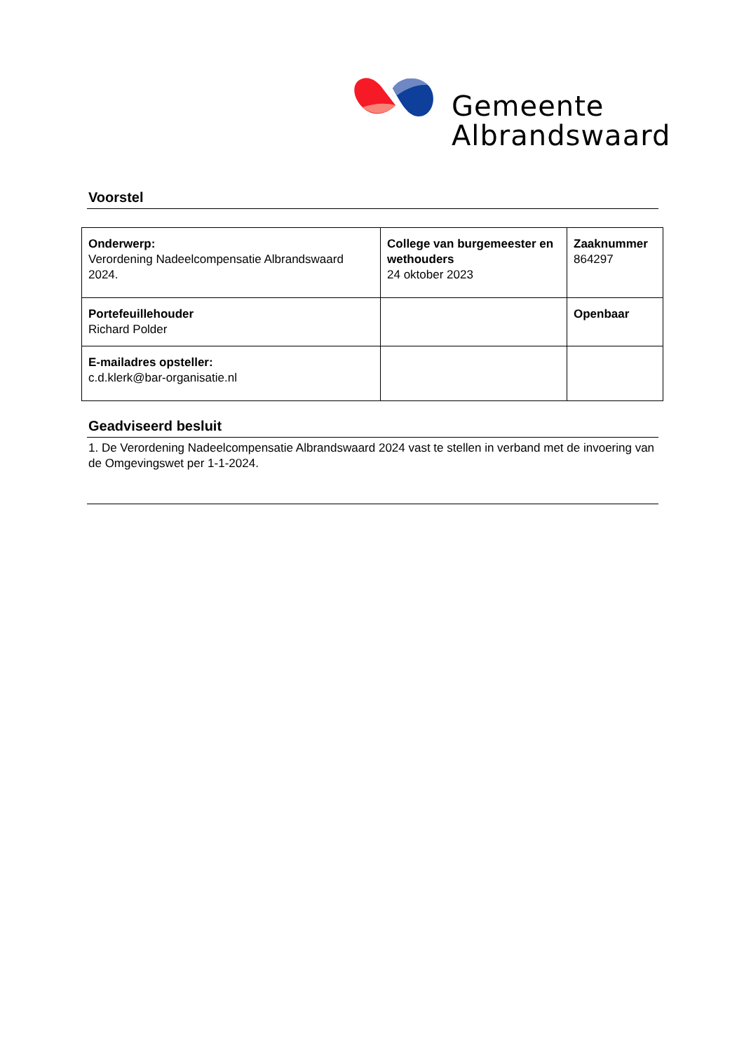Gemeente
Albrandswaard
Voorstel
| Onderwerp: Verordening Nadeelcompensatie Albrandswaard 2024. | College van burgemeester en wethouders 24 oktober 2023 | Zaaknummer 864297 |
| Portefeuillehouder Richard Polder | | Openbaar |
| E-mailadres opsteller: c.d.klerk@bar-organisatie.nl | | |
Geadviseerd besluit
1. De Verordening Nadeelcompensatie Albrandswaard 2024 vast te stellen in verband met de invoering van de Omgevingswet per 1-1-2024.